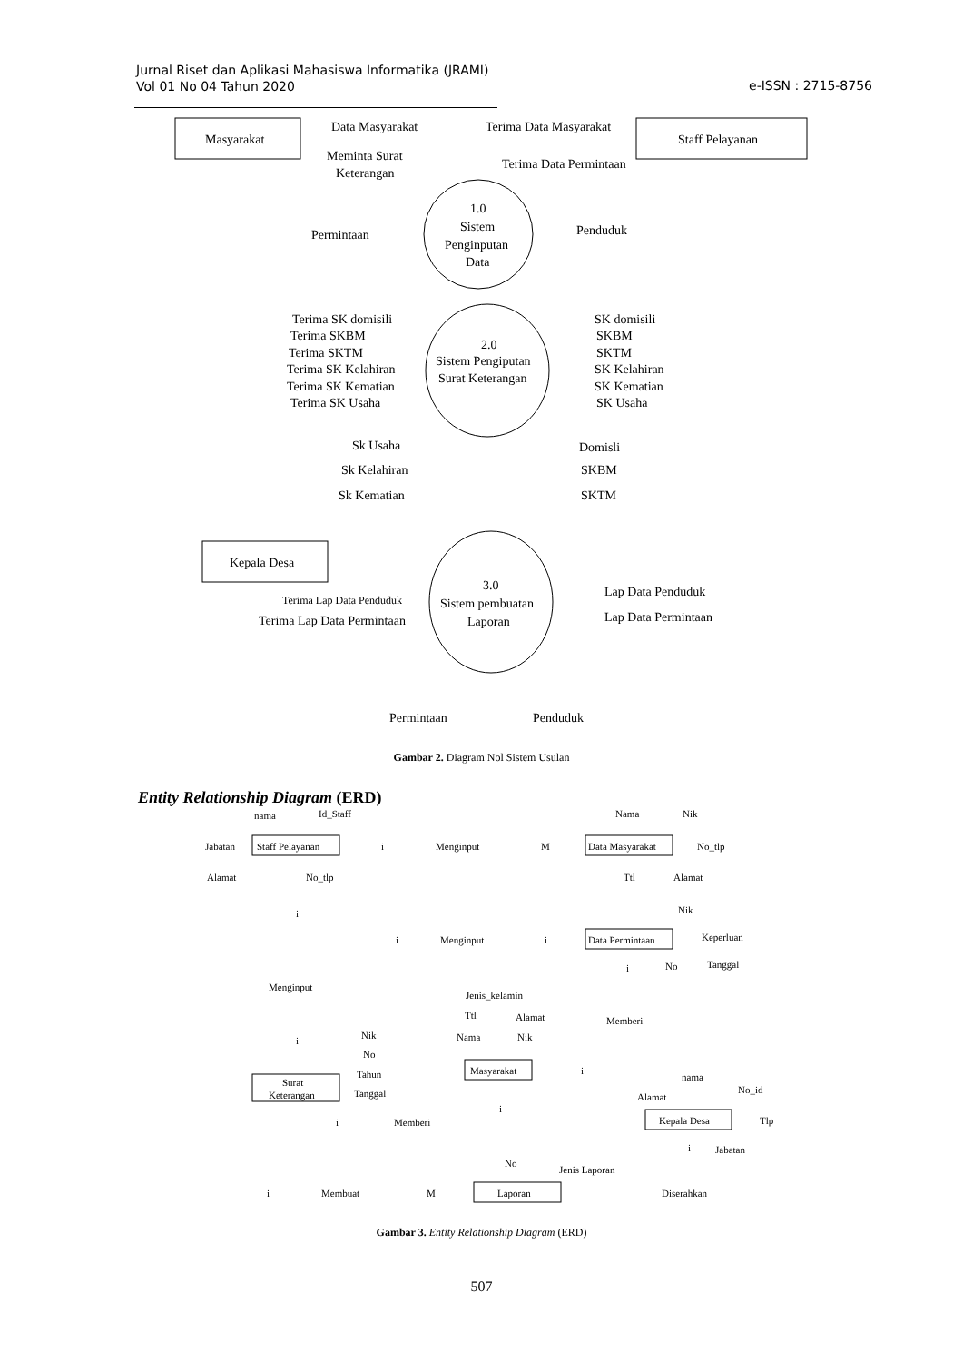Jurnal Riset dan Aplikasi Mahasiswa Informatika (JRAMI)
Vol 01 No 04 Tahun 2020
e-ISSN : 2715-8756
Masyarakat
Staff Pelayanan
Data Masyarakat
Meminta Surat
Keterangan
Terima Data Masyarakat
Terima Data Permintaan
1.0
Sistem
Penginputan
Data
Permintaan
Penduduk
2.0
Sistem Pengiputan
Surat Keterangan
Terima SK domisili
Terima SKBM
Terima SKTM
Terima SK Kelahiran
Terima SK Kematian
Terima SK Usaha
SK domisili
SKBM
SKTM
SK Kelahiran
SK Kematian
SK Usaha
Sk Usaha
Sk Kelahiran
Sk Kematian
Domisli
SKBM
SKTM
Kepala Desa
3.0
Sistem pembuatan
Laporan
Terima Lap Data Penduduk
Terima Lap Data Permintaan
Lap Data Penduduk
Lap Data Permintaan
Permintaan
Penduduk
Gambar 2. Diagram Nol Sistem Usulan
Entity Relationship Diagram (ERD)
Staff Pelayanan
Data Masyarakat
Menginput
Menginput
Menginput
Data Permintaan
Memberi
Masyarakat
Surat
Keterangan
Memberi
Kepala Desa
Membuat
Laporan
Diserahkan
nama
Id_Staff
Jabatan
Alamat
No_tlp
Nama
Nik
No_tlp
Ttl
Alamat
Nik
Keperluan
No
Tanggal
Jenis_kelamin
Ttl
Alamat
Nama
Nik
Nik
No
Tahun
Tanggal
nama
Alamat
No_id
Tlp
Jabatan
No
Jenis Laporan
i
M
i
i
i
i
i
i
i
i
i
i
M
Gambar 3. Entity Relationship Diagram (ERD)
507